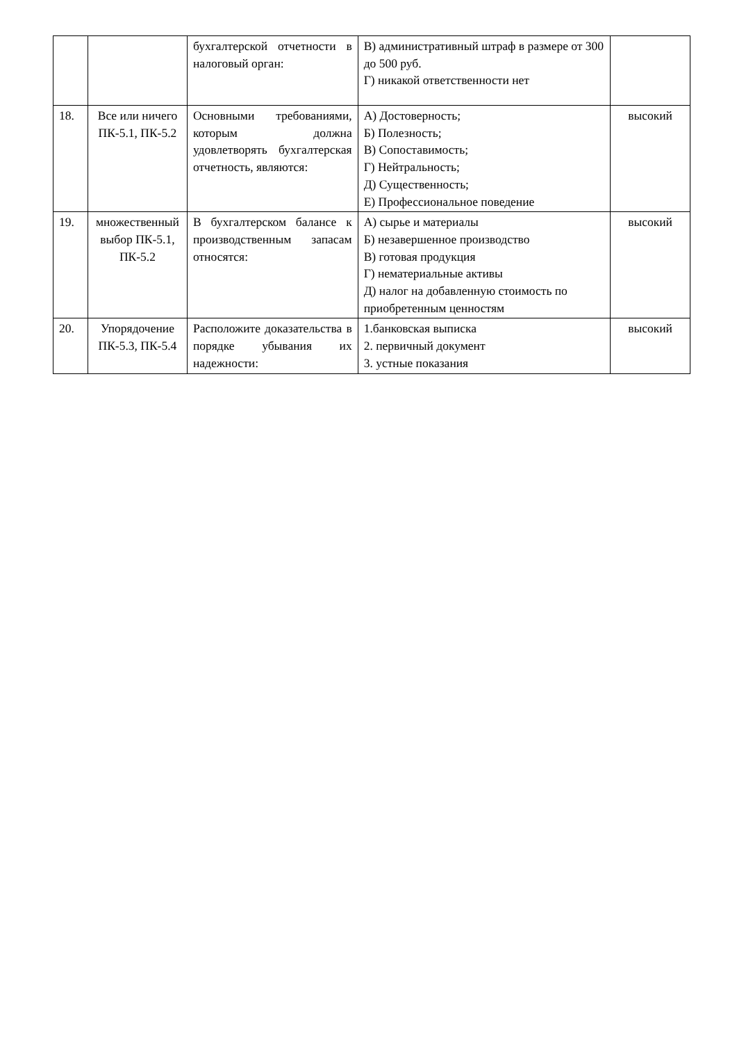| | | бухгалтерской отчетности в налоговый орган: | В) административный штраф в размере от 300 до 500 руб. Г) никакой ответственности нет | |
| 18. | Все или ничего ПК-5.1, ПК-5.2 | Основными требованиями, которым должна удовлетворять бухгалтерская отчетность, являются: | А) Достоверность; Б) Полезность; В) Сопоставимость; Г) Нейтральность; Д) Существенность; Е) Профессиональное поведение | высокий |
| 19. | множественный выбор ПК-5.1, ПК-5.2 | В бухгалтерском балансе к производственным запасам относятся: | А) сырье и материалы Б) незавершенное производство В) готовая продукция Г) нематериальные активы Д) налог на добавленную стоимость по приобретенным ценностям | высокий |
| 20. | Упорядочение ПК-5.3, ПК-5.4 | Расположите доказательства в порядке убывания их надежности: | 1.банковская выписка 2. первичный документ 3. устные показания | высокий |